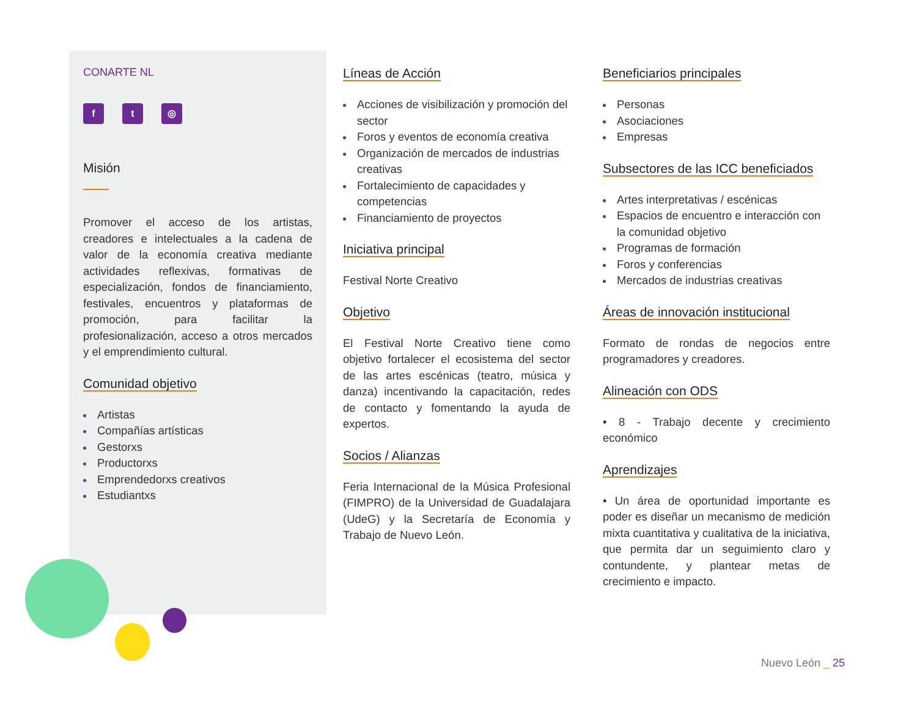CONARTE NL
f t ◎
Misión
Promover el acceso de los artistas, creadores e intelectuales a la cadena de valor de la economía creativa mediante actividades reflexivas, formativas de especialización, fondos de financiamiento, festivales, encuentros y plataformas de promoción, para facilitar la profesionalización, acceso a otros mercados y el emprendimiento cultural.
Comunidad objetivo
Artistas
Compañías artísticas
Gestorxs
Productorxs
Emprendedorxs creativos
Estudiantxs
Líneas de Acción
Acciones de visibilización y promoción del sector
Foros y eventos de economía creativa
Organización de mercados de industrias creativas
Fortalecimiento de capacidades y competencias
Financiamiento de proyectos
Iniciativa principal
Festival Norte Creativo
Objetivo
El Festival Norte Creativo tiene como objetivo fortalecer el ecosistema del sector de las artes escénicas (teatro, música y danza) incentivando la capacitación, redes de contacto y fomentando la ayuda de expertos.
Socios / Alianzas
Feria Internacional de la Música Profesional (FIMPRO) de la Universidad de Guadalajara (UdeG) y la Secretaría de Economía y Trabajo de Nuevo León.
Beneficiarios principales
Personas
Asociaciones
Empresas
Subsectores de las ICC beneficiados
Artes interpretativas / escénicas
Espacios de encuentro e interacción con la comunidad objetivo
Programas de formación
Foros y conferencias
Mercados de industrias creativas
Áreas de innovación institucional
Formato de rondas de negocios entre programadores y creadores.
Alineación con ODS
• 8 - Trabajo decente y crecimiento económico
Aprendizajes
• Un área de oportunidad importante es poder es diseñar un mecanismo de medición mixta cuantitativa y cualitativa de la iniciativa, que permita dar un seguimiento claro y contundente, y plantear metas de crecimiento e impacto.
Nuevo León _ 25